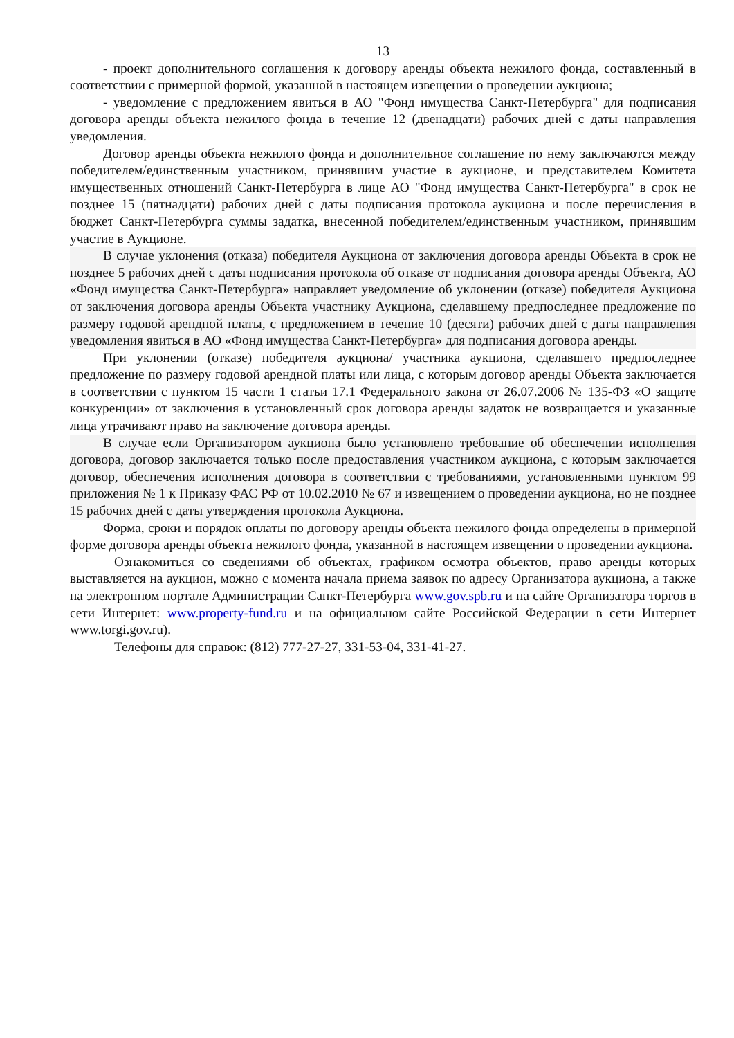13
- проект дополнительного соглашения к договору аренды объекта нежилого фонда, составленный в соответствии с примерной формой, указанной в настоящем извещении о проведении аукциона;
- уведомление с предложением явиться в АО "Фонд имущества Санкт-Петербурга" для подписания договора аренды объекта нежилого фонда в течение 12 (двенадцати) рабочих дней с даты направления уведомления.
Договор аренды объекта нежилого фонда и дополнительное соглашение по нему заключаются между победителем/единственным участником, принявшим участие в аукционе, и представителем Комитета имущественных отношений Санкт-Петербурга в лице АО "Фонд имущества Санкт-Петербурга" в срок не позднее 15 (пятнадцати) рабочих дней с даты подписания протокола аукциона и после перечисления в бюджет Санкт-Петербурга суммы задатка, внесенной победителем/единственным участником, принявшим участие в Аукционе.
В случае уклонения (отказа) победителя Аукциона от заключения договора аренды Объекта в срок не позднее 5 рабочих дней с даты подписания протокола об отказе от подписания договора аренды Объекта, АО «Фонд имущества Санкт-Петербурга» направляет уведомление об уклонении (отказе) победителя Аукциона от заключения договора аренды Объекта участнику Аукциона, сделавшему предпоследнее предложение по размеру годовой арендной платы, с предложением в течение 10 (десяти) рабочих дней с даты направления уведомления явиться в АО «Фонд имущества Санкт-Петербурга» для подписания договора аренды.
При уклонении (отказе) победителя аукциона/ участника аукциона, сделавшего предпоследнее предложение по размеру годовой арендной платы или лица, с которым договор аренды Объекта заключается в соответствии с пунктом 15 части 1 статьи 17.1 Федерального закона от 26.07.2006 № 135-ФЗ «О защите конкуренции» от заключения в установленный срок договора аренды задаток не возвращается и указанные лица утрачивают право на заключение договора аренды.
В случае если Организатором аукциона было установлено требование об обеспечении исполнения договора, договор заключается только после предоставления участником аукциона, с которым заключается договор, обеспечения исполнения договора в соответствии с требованиями, установленными пунктом 99 приложения № 1 к Приказу ФАС РФ от 10.02.2010 № 67 и извещением о проведении аукциона, но не позднее 15 рабочих дней с даты утверждения протокола Аукциона.
Форма, сроки и порядок оплаты по договору аренды объекта нежилого фонда определены в примерной форме договора аренды объекта нежилого фонда, указанной в настоящем извещении о проведении аукциона.
Ознакомиться со сведениями об объектах, графиком осмотра объектов, право аренды которых выставляется на аукцион, можно с момента начала приема заявок по адресу Организатора аукциона, а также на электронном портале Администрации Санкт-Петербурга www.gov.spb.ru и на сайте Организатора торгов в сети Интернет: www.property-fund.ru и на официальном сайте Российской Федерации в сети Интернет www.torgi.gov.ru).
Телефоны для справок: (812) 777-27-27, 331-53-04, 331-41-27.